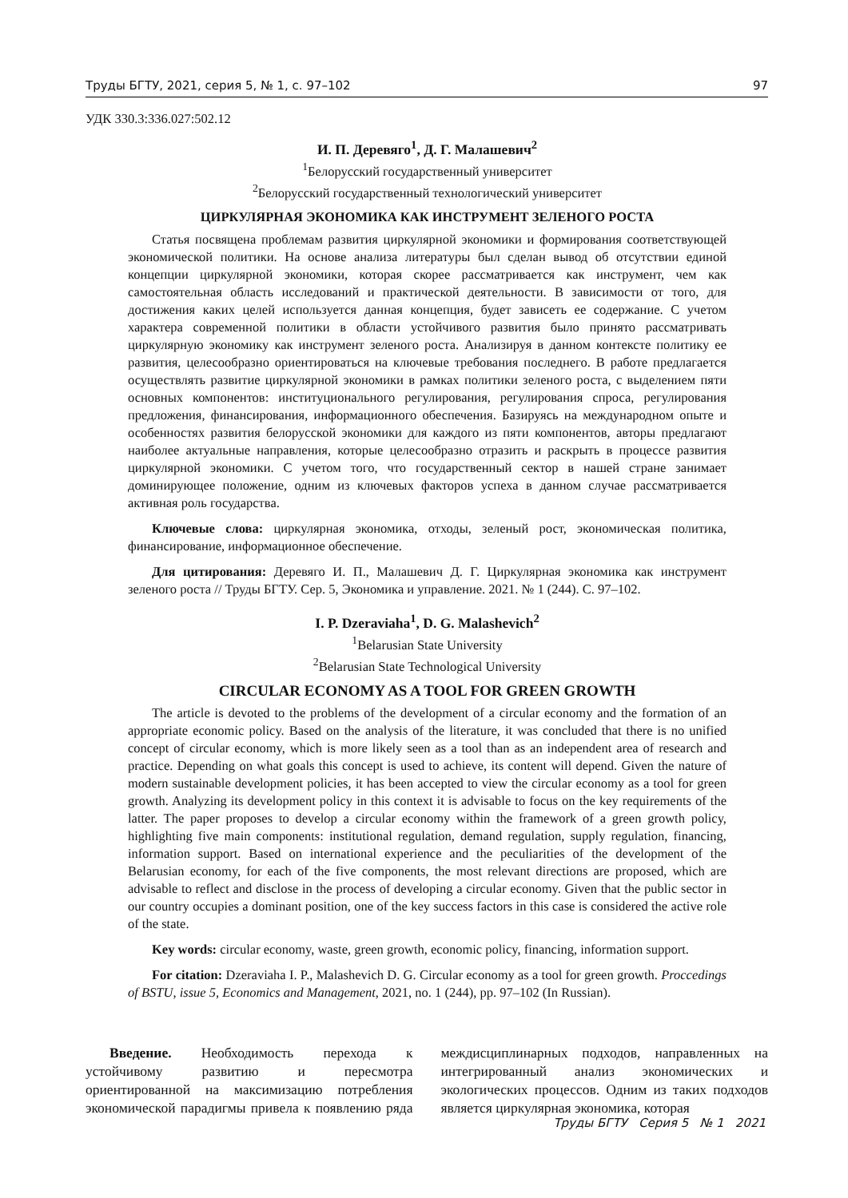Труды БГТУ, 2021, серия 5, № 1, с. 97–102 97
УДК 330.3:336.027:502.12
И. П. Деревяго<sup>1</sup>, Д. Г. Малашевич<sup>2</sup>
<sup>1</sup> Белорусский государственный университет
<sup>2</sup> Белорусский государственный технологический университет
ЦИРКУЛЯРНАЯ ЭКОНОМИКА КАК ИНСТРУМЕНТ ЗЕЛЕНОГО РОСТА
Статья посвящена проблемам развития циркулярной экономики и формирования соответствующей экономической политики. На основе анализа литературы был сделан вывод об отсутствии единой концепции циркулярной экономики, которая скорее рассматривается как инструмент, чем как самостоятельная область исследований и практической деятельности. В зависимости от того, для достижения каких целей используется данная концепция, будет зависеть ее содержание. С учетом характера современной политики в области устойчивого развития было принято рассматривать циркулярную экономику как инструмент зеленого роста. Анализируя в данном контексте политику ее развития, целесообразно ориентироваться на ключевые требования последнего. В работе предлагается осуществлять развитие циркулярной экономики в рамках политики зеленого роста, с выделением пяти основных компонентов: институционального регулирования, регулирования спроса, регулирования предложения, финансирования, информационного обеспечения. Базируясь на международном опыте и особенностях развития белорусской экономики для каждого из пяти компонентов, авторы предлагают наиболее актуальные направления, которые целесообразно отразить и раскрыть в процессе развития циркулярной экономики. С учетом того, что государственный сектор в нашей стране занимает доминирующее положение, одним из ключевых факторов успеха в данном случае рассматривается активная роль государства.
Ключевые слова: циркулярная экономика, отходы, зеленый рост, экономическая политика, финансирование, информационное обеспечение.
Для цитирования: Деревяго И. П., Малашевич Д. Г. Циркулярная экономика как инструмент зеленого роста // Труды БГТУ. Сер. 5, Экономика и управление. 2021. № 1 (244). С. 97–102.
I. P. Dzeraviaha<sup>1</sup>, D. G. Malashevich<sup>2</sup>
<sup>1</sup> Belarusian State University
<sup>2</sup> Belarusian State Technological University
CIRCULAR ECONOMY AS A TOOL FOR GREEN GROWTH
The article is devoted to the problems of the development of a circular economy and the formation of an appropriate economic policy. Based on the analysis of the literature, it was concluded that there is no unified concept of circular economy, which is more likely seen as a tool than as an independent area of research and practice. Depending on what goals this concept is used to achieve, its content will depend. Given the nature of modern sustainable development policies, it has been accepted to view the circular economy as a tool for green growth. Analyzing its development policy in this context it is advisable to focus on the key requirements of the latter. The paper proposes to develop a circular economy within the framework of a green growth policy, highlighting five main components: institutional regulation, demand regulation, supply regulation, financing, information support. Based on international experience and the peculiarities of the development of the Belarusian economy, for each of the five components, the most relevant directions are proposed, which are advisable to reflect and disclose in the process of developing a circular economy. Given that the public sector in our country occupies a dominant position, one of the key success factors in this case is considered the active role of the state.
Key words: circular economy, waste, green growth, economic policy, financing, information support.
For citation: Dzeraviaha I. P., Malashevich D. G. Circular economy as a tool for green growth. Proccedings of BSTU, issue 5, Economics and Management, 2021, no. 1 (244), pp. 97–102 (In Russian).
Введение. Необходимость перехода к устойчивому развитию и пересмотра ориентированной на максимизацию потребления экономической парадигмы привела к появлению ряда междисциплинарных подходов, направленных на интегрированный анализ экономических и экологических процессов. Одним из таких подходов является циркулярная экономика, которая
Труды БГТУ Серия 5 № 1 2021